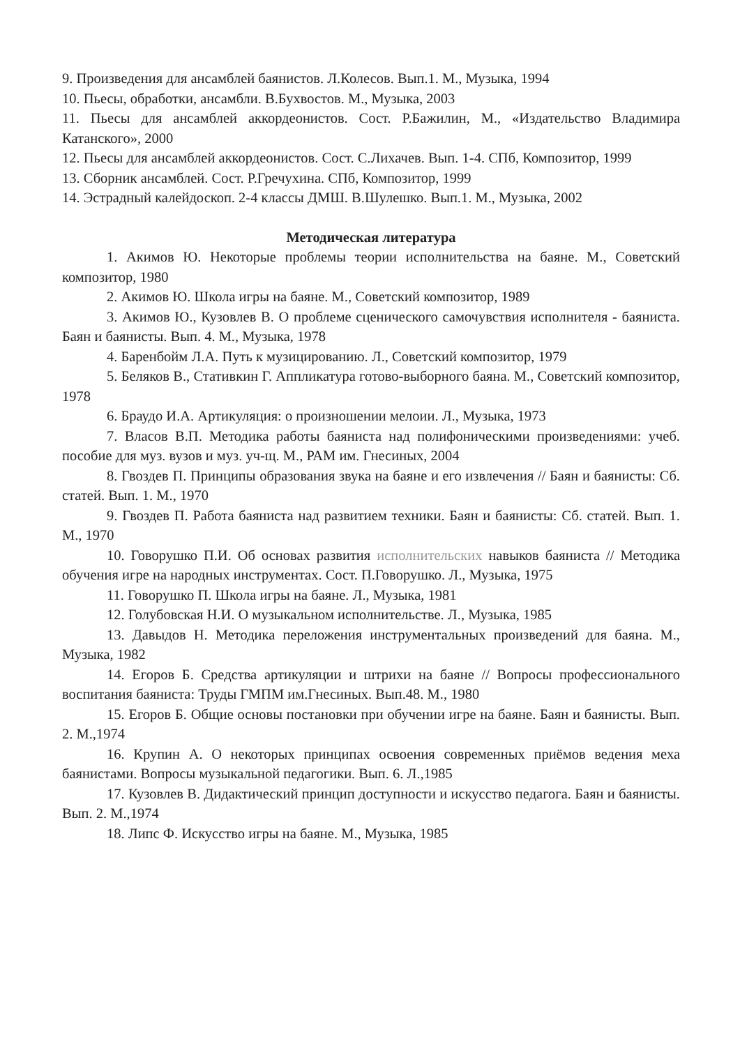9. Произведения для ансамблей баянистов. Л.Колесов. Вып.1. М., Музыка, 1994
10. Пьесы, обработки, ансамбли. В.Бухвостов. М., Музыка, 2003
11. Пьесы для ансамблей аккордеонистов. Сост. Р.Бажилин, М., «Издательство Владимира Катанского», 2000
12. Пьесы для ансамблей аккордеонистов. Сост. С.Лихачев. Вып. 1-4. СПб, Композитор, 1999
13. Сборник ансамблей. Сост. Р.Гречухина. СПб, Композитор, 1999
14. Эстрадный калейдоскоп. 2-4 классы ДМШ. В.Шулешко. Вып.1. М., Музыка, 2002
Методическая литература
1. Акимов Ю. Некоторые проблемы теории исполнительства на баяне. М., Советский композитор, 1980
2. Акимов Ю. Школа игры на баяне. М., Советский композитор, 1989
3. Акимов Ю., Кузовлев В. О проблеме сценического самочувствия исполнителя - баяниста. Баян и баянисты. Вып. 4. М., Музыка, 1978
4. Баренбойм Л.А. Путь к музицированию. Л., Советский композитор, 1979
5. Беляков В., Стативкин Г. Аппликатура готово-выборного баяна. М., Советский композитор, 1978
6. Браудо И.А. Артикуляция: о произношении мелоии. Л., Музыка, 1973
7. Власов В.П. Методика работы баяниста над полифоническими произведениями: учеб. пособие для муз. вузов и муз. уч-щ. М., РАМ им. Гнесиных, 2004
8. Гвоздев П. Принципы образования звука на баяне и его извлечения // Баян и баянисты: Сб. статей. Вып. 1. М., 1970
9. Гвоздев П. Работа баяниста над развитием техники. Баян и баянисты: Сб. статей. Вып. 1. М., 1970
10. Говорушко П.И. Об основах развития исполнительских навыков баяниста // Методика обучения игре на народных инструментах. Сост. П.Говорушко. Л., Музыка, 1975
11. Говорушко П. Школа игры на баяне. Л., Музыка, 1981
12. Голубовская Н.И. О музыкальном исполнительстве. Л., Музыка, 1985
13. Давыдов Н. Методика переложения инструментальных произведений для баяна. М., Музыка, 1982
14. Егоров Б. Средства артикуляции и штрихи на баяне // Вопросы профессионального воспитания баяниста: Труды ГМПМ им.Гнесиных. Вып.48. М., 1980
15. Егоров Б. Общие основы постановки при обучении игре на баяне. Баян и баянисты. Вып. 2. М.,1974
16. Крупин А. О некоторых принципах освоения современных приёмов ведения меха баянистами. Вопросы музыкальной педагогики. Вып. 6. Л.,1985
17. Кузовлев В. Дидактический принцип доступности и искусство педагога. Баян и баянисты. Вып. 2. М.,1974
18. Липс Ф. Искусство игры на баяне. М., Музыка, 1985